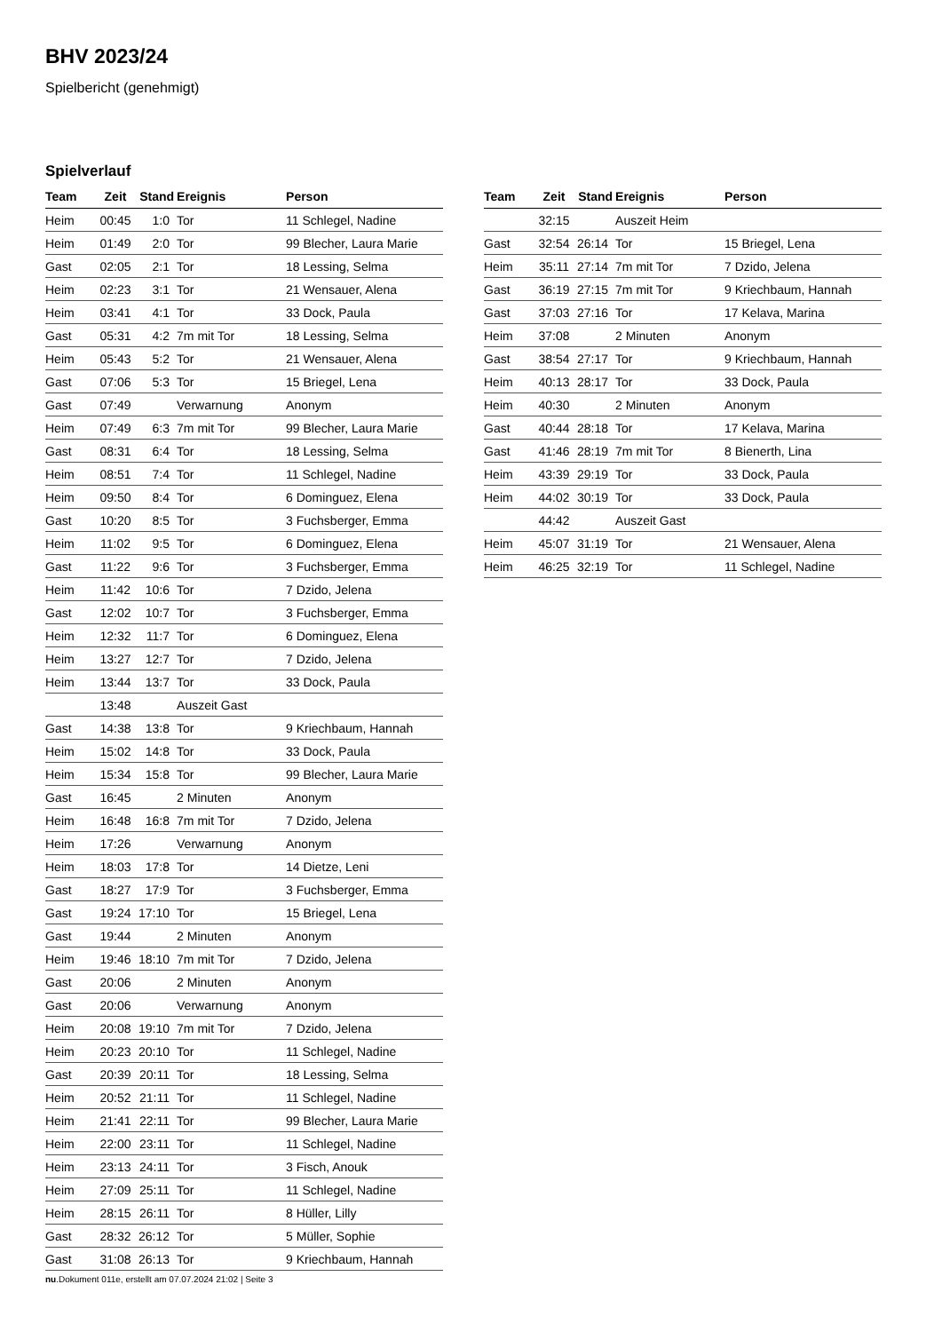BHV 2023/24
Spielbericht (genehmigt)
Spielverlauf
| Team | Zeit | Stand | Ereignis | Person |
| --- | --- | --- | --- | --- |
| Heim | 00:45 | 1:0 | Tor | 11 Schlegel, Nadine |
| Heim | 01:49 | 2:0 | Tor | 99 Blecher, Laura Marie |
| Gast | 02:05 | 2:1 | Tor | 18 Lessing, Selma |
| Heim | 02:23 | 3:1 | Tor | 21 Wensauer, Alena |
| Heim | 03:41 | 4:1 | Tor | 33 Dock, Paula |
| Gast | 05:31 | 4:2 | 7m mit Tor | 18 Lessing, Selma |
| Heim | 05:43 | 5:2 | Tor | 21 Wensauer, Alena |
| Gast | 07:06 | 5:3 | Tor | 15 Briegel, Lena |
| Gast | 07:49 | | Verwarnung | Anonym |
| Heim | 07:49 | 6:3 | 7m mit Tor | 99 Blecher, Laura Marie |
| Gast | 08:31 | 6:4 | Tor | 18 Lessing, Selma |
| Heim | 08:51 | 7:4 | Tor | 11 Schlegel, Nadine |
| Heim | 09:50 | 8:4 | Tor | 6 Dominguez, Elena |
| Gast | 10:20 | 8:5 | Tor | 3 Fuchsberger, Emma |
| Heim | 11:02 | 9:5 | Tor | 6 Dominguez, Elena |
| Gast | 11:22 | 9:6 | Tor | 3 Fuchsberger, Emma |
| Heim | 11:42 | 10:6 | Tor | 7 Dzido, Jelena |
| Gast | 12:02 | 10:7 | Tor | 3 Fuchsberger, Emma |
| Heim | 12:32 | 11:7 | Tor | 6 Dominguez, Elena |
| Heim | 13:27 | 12:7 | Tor | 7 Dzido, Jelena |
| Heim | 13:44 | 13:7 | Tor | 33 Dock, Paula |
| | 13:48 | | Auszeit Gast | |
| Gast | 14:38 | 13:8 | Tor | 9 Kriechbaum, Hannah |
| Heim | 15:02 | 14:8 | Tor | 33 Dock, Paula |
| Heim | 15:34 | 15:8 | Tor | 99 Blecher, Laura Marie |
| Gast | 16:45 | | 2 Minuten | Anonym |
| Heim | 16:48 | 16:8 | 7m mit Tor | 7 Dzido, Jelena |
| Heim | 17:26 | | Verwarnung | Anonym |
| Heim | 18:03 | 17:8 | Tor | 14 Dietze, Leni |
| Gast | 18:27 | 17:9 | Tor | 3 Fuchsberger, Emma |
| Gast | 19:24 | 17:10 | Tor | 15 Briegel, Lena |
| Gast | 19:44 | | 2 Minuten | Anonym |
| Heim | 19:46 | 18:10 | 7m mit Tor | 7 Dzido, Jelena |
| Gast | 20:06 | | 2 Minuten | Anonym |
| Gast | 20:06 | | Verwarnung | Anonym |
| Heim | 20:08 | 19:10 | 7m mit Tor | 7 Dzido, Jelena |
| Heim | 20:23 | 20:10 | Tor | 11 Schlegel, Nadine |
| Gast | 20:39 | 20:11 | Tor | 18 Lessing, Selma |
| Heim | 20:52 | 21:11 | Tor | 11 Schlegel, Nadine |
| Heim | 21:41 | 22:11 | Tor | 99 Blecher, Laura Marie |
| Heim | 22:00 | 23:11 | Tor | 11 Schlegel, Nadine |
| Heim | 23:13 | 24:11 | Tor | 3 Fisch, Anouk |
| Heim | 27:09 | 25:11 | Tor | 11 Schlegel, Nadine |
| Heim | 28:15 | 26:11 | Tor | 8 Hüller, Lilly |
| Gast | 28:32 | 26:12 | Tor | 5 Müller, Sophie |
| Gast | 31:08 | 26:13 | Tor | 9 Kriechbaum, Hannah |
| Team | Zeit | Stand | Ereignis | Person |
| --- | --- | --- | --- | --- |
| | 32:15 | | Auszeit Heim | |
| Gast | 32:54 | 26:14 | Tor | 15 Briegel, Lena |
| Heim | 35:11 | 27:14 | 7m mit Tor | 7 Dzido, Jelena |
| Gast | 36:19 | 27:15 | 7m mit Tor | 9 Kriechbaum, Hannah |
| Gast | 37:03 | 27:16 | Tor | 17 Kelava, Marina |
| Heim | 37:08 | | 2 Minuten | Anonym |
| Gast | 38:54 | 27:17 | Tor | 9 Kriechbaum, Hannah |
| Heim | 40:13 | 28:17 | Tor | 33 Dock, Paula |
| Heim | 40:30 | | 2 Minuten | Anonym |
| Gast | 40:44 | 28:18 | Tor | 17 Kelava, Marina |
| Gast | 41:46 | 28:19 | 7m mit Tor | 8 Bienerth, Lina |
| Heim | 43:39 | 29:19 | Tor | 33 Dock, Paula |
| Heim | 44:02 | 30:19 | Tor | 33 Dock, Paula |
| | 44:42 | | Auszeit Gast | |
| Heim | 45:07 | 31:19 | Tor | 21 Wensauer, Alena |
| Heim | 46:25 | 32:19 | Tor | 11 Schlegel, Nadine |
nu.Dokument 011e, erstellt am 07.07.2024 21:02 | Seite 3